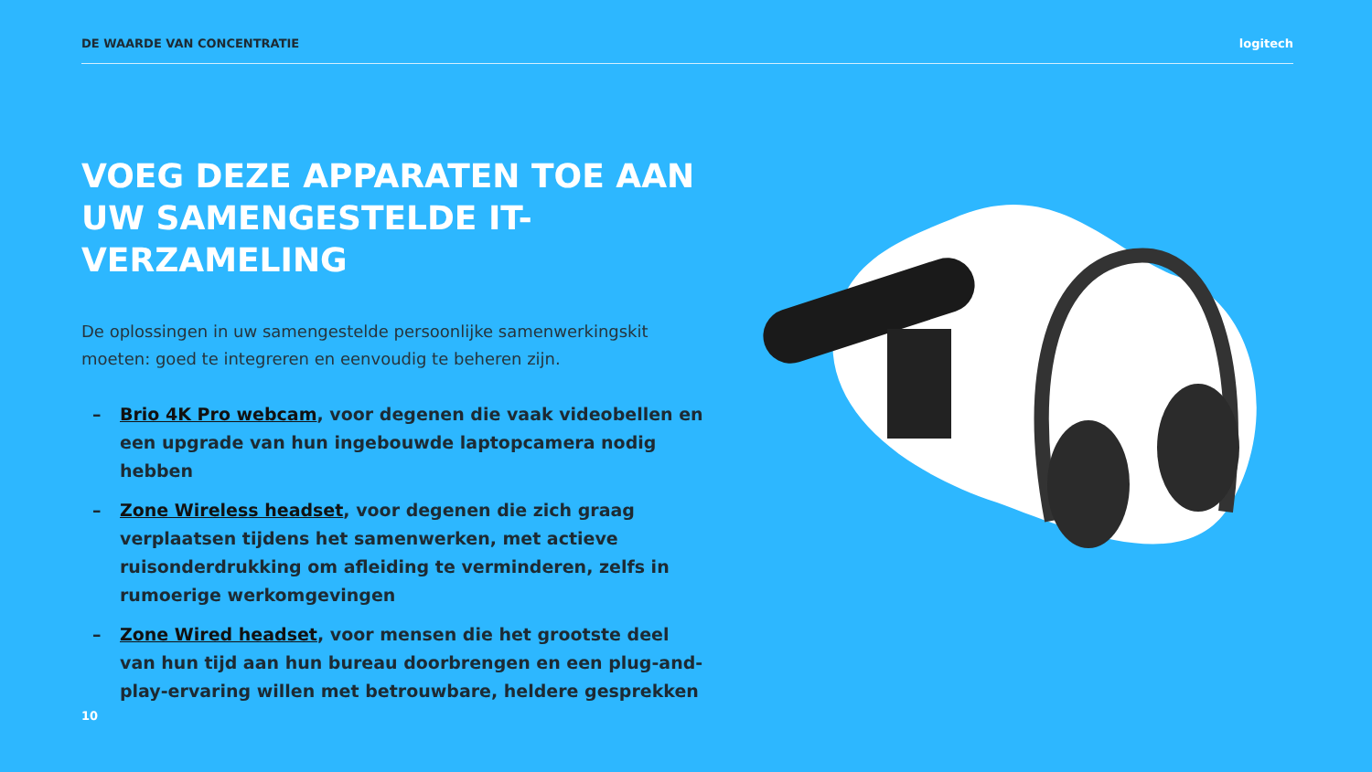DE WAARDE VAN CONCENTRATIE logitech
VOEG DEZE APPARATEN TOE AAN UW SAMENGESTELDE IT-VERZAMELING
De oplossingen in uw samengestelde persoonlijke samenwerkingskit moeten: goed te integreren en eenvoudig te beheren zijn.
– Brio 4K Pro webcam, voor degenen die vaak videobellen en een upgrade van hun ingebouwde laptopcamera nodig hebben
– Zone Wireless headset, voor degenen die zich graag verplaatsen tijdens het samenwerken, met actieve ruisonderdrukking om afleiding te verminderen, zelfs in rumoerige werkomgevingen
– Zone Wired headset, voor mensen die het grootste deel van hun tijd aan hun bureau doorbrengen en een plug-and-play-ervaring willen met betrouwbare, heldere gesprekken
10